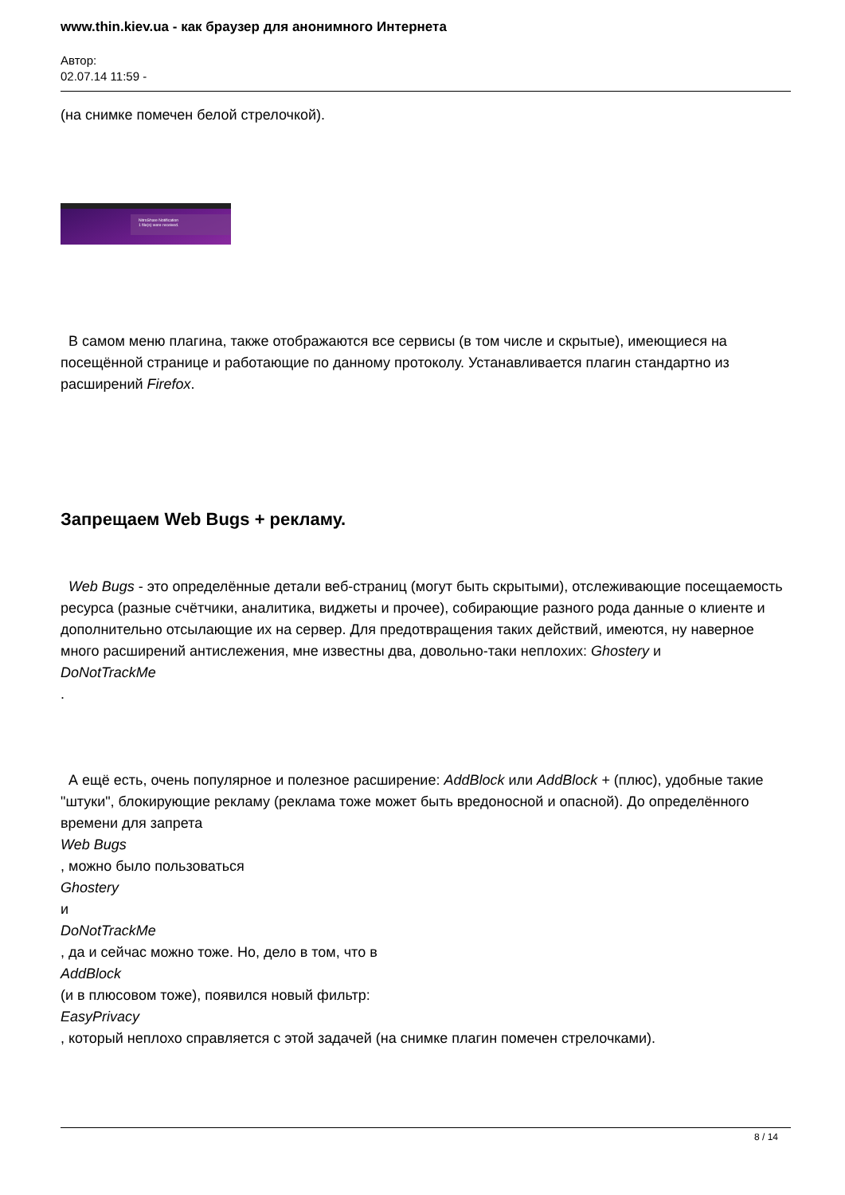www.thin.kiev.ua - как браузер для анонимного Интернета
Автор:
02.07.14 11:59 -
(на снимке помечен белой стрелочкой).
NitroShare Notification
1 file(s) were received.
В самом меню плагина, также отображаются все сервисы (в том числе и скрытые), имеющиеся на посещённой странице и работающие по данному протоколу. Устанавливается плагин стандартно из расширений Firefox.
Запрещаем Web Bugs + рекламу.
Web Bugs - это определённые детали веб-страниц (могут быть скрытыми), отслеживающие посещаемость ресурса (разные счётчики, аналитика, виджеты и прочее), собирающие разного рода данные о клиенте и дополнительно отсылающие их на сервер. Для предотвращения таких действий, имеются, ну наверное много расширений антислежения, мне известны два, довольно-таки неплохих: Ghostery и
DoNotTrackMe
.
А ещё есть, очень популярное и полезное расширение: AddBlock или AddBlock + (плюс), удобные такие "штуки", блокирующие рекламу (реклама тоже может быть вредоносной и опасной). До определённого времени для запрета
Web Bugs
, можно было пользоваться
Ghostery
и
DoNotTrackMe
, да и сейчас можно тоже. Но, дело в том, что в
AddBlock
(и в плюсовом тоже), появился новый фильтр:
EasyPrivacy
, который неплохо справляется с этой задачей (на снимке плагин помечен стрелочками).
8 / 14